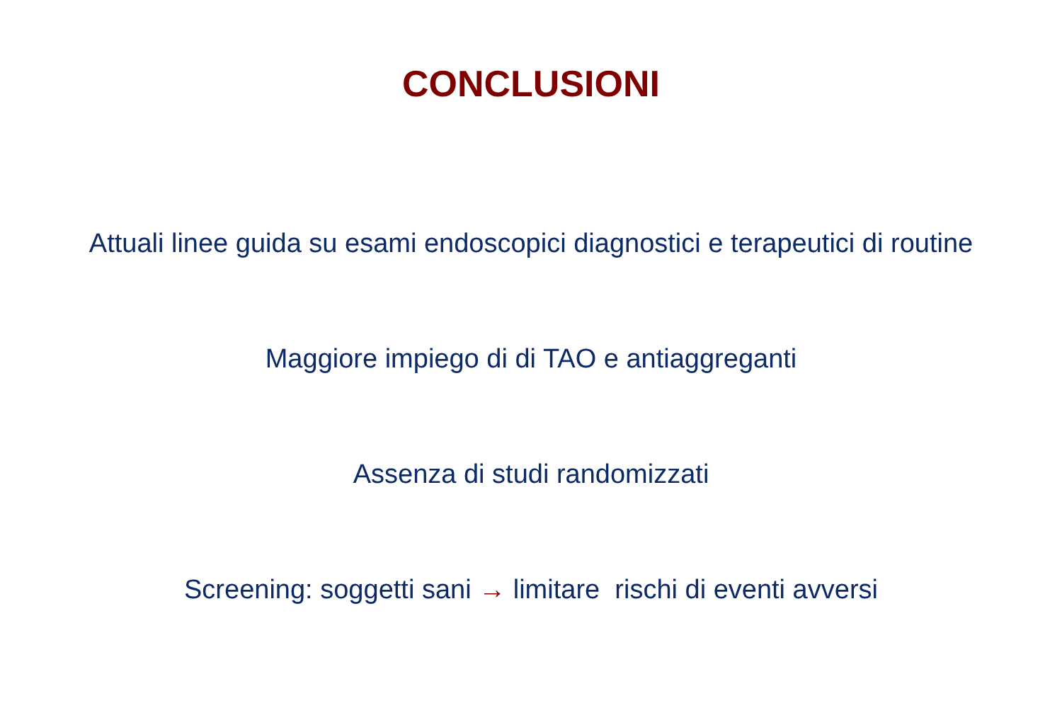CONCLUSIONI
Attuali linee guida su esami endoscopici diagnostici e terapeutici di routine
Maggiore impiego di di TAO e antiaggreganti
Assenza di studi randomizzati
Screening: soggetti sani → limitare rischi di eventi avversi